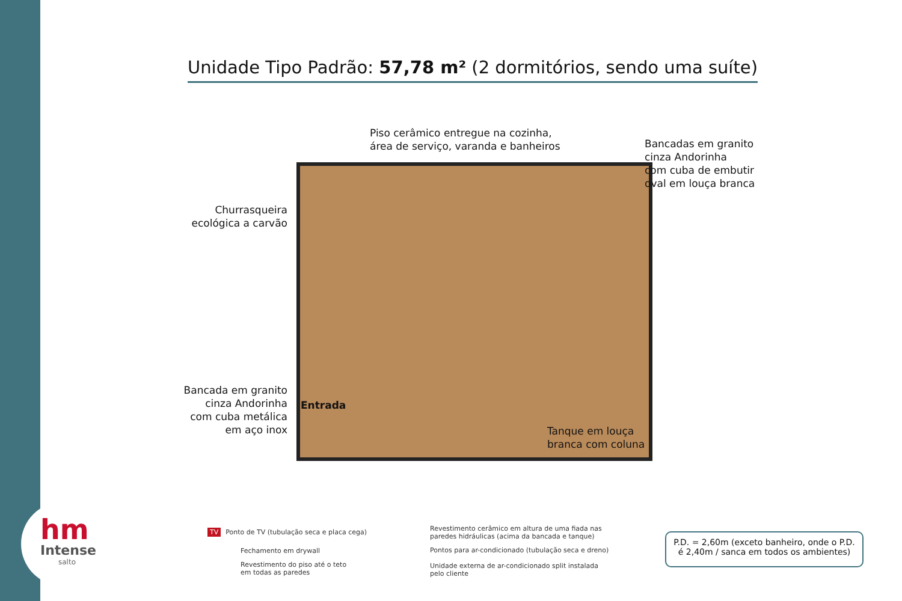hm
Intense
salto
Unidade Tipo Padrão: 57,78 m² (2 dormitórios, sendo uma suíte)
Piso cerâmico entregue na cozinha,
área de serviço, varanda e banheiros
Bancadas em granito
cinza Andorinha
com cuba de embutir
oval em louça branca
Churrasqueira
ecológica a carvão
Bancada em granito
cinza Andorinha
com cuba metálica
em aço inox
Entrada
Tanque em louça
branca com coluna
TV Ponto de TV (tubulação seca e placa cega)
Fechamento em drywall
Revestimento do piso até o teto
em todas as paredes
Revestimento cerâmico em altura de uma fiada nas
paredes hidráulicas (acima da bancada e tanque)
Pontos para ar-condicionado (tubulação seca e dreno)
Unidade externa de ar-condicionado split instalada
pelo cliente
P.D. = 2,60m (exceto banheiro, onde o P.D.
é 2,40m / sanca em todos os ambientes)